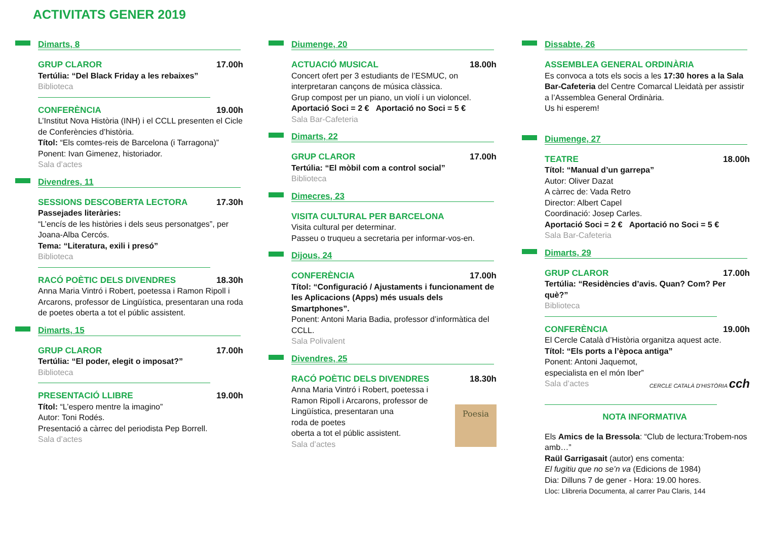ACTIVITATS GENER 2019
Dimarts, 8
GRUP CLAROR 17.00h
Tertúlia: “Del Black Friday a les rebaixes”
Biblioteca
CONFERÈNCIA 19.00h
L’Institut Nova Història (INH) i el CCLL presenten el Cicle de Conferències d’història.
Títol: “Els comtes-reis de Barcelona (i Tarragona)”
Ponent: Ivan Gimenez, historiador.
Sala d’actes
Divendres, 11
SESSIONS DESCOBERTA LECTORA 17.30h
Passejades literàries:
“L’encís de les històries i dels seus personatges”, per Joana-Alba Cercós.
Tema: “Literatura, exili i presó”
Biblioteca
RACÓ POÈTIC DELS DIVENDRES 18.30h
Anna Maria Vintró i Robert, poetessa i Ramon Ripoll i Arcarons, professor de Lingüística, presentaran una roda de poetes oberta a tot el públic assistent.
Dimarts, 15
GRUP CLAROR 17.00h
Tertúlia: “El poder, elegit o imposat?”
Biblioteca
PRESENTACIÓ LLIBRE 19.00h
Títol: “L’espero mentre la imagino”
Autor: Toni Rodés.
Presentació a càrrec del periodista Pep Borrell.
Sala d’actes
Diumenge, 20
ACTUACIÓ MUSICAL 18.00h
Concert ofert per 3 estudiants de l’ESMUC, on interpretaran cançons de música clàssica.
Grup compost per un piano, un violí i un violoncel.
Aportació Soci = 2 € Aportació no Soci = 5 €
Sala Bar-Cafeteria
Dimarts, 22
GRUP CLAROR 17.00h
Tertúlia: “El mòbil com a control social”
Biblioteca
Dimecres, 23
VISITA CULTURAL PER BARCELONA
Visita cultural per determinar.
Passeu o truqueu a secretaria per informar-vos-en.
Dijous, 24
CONFERÈNCIA 17.00h
Títol: “Configuració / Ajustaments i funcionament de les Aplicacions (Apps) més usuals dels Smartphones”.
Ponent: Antoni Maria Badia, professor d’informàtica del CCLL.
Sala Polivalent
Divendres, 25
RACÓ POÈTIC DELS DIVENDRES 18.30h
Anna Maria Vintró i Robert, poetessa i Ramon Ripoll i Arcarons, professor de Lingüística, presentaran una
roda de poetes
oberta a tot el públic assistent.
Sala d’actes
Poesia
Dissabte, 26
ASSEMBLEA GENERAL ORDINÀRIA
Es convoca a tots els socis a les 17:30 hores a la Sala Bar-Cafeteria del Centre Comarcal Lleidatà per assistir a l’Assemblea General Ordinària.
Us hi esperem!
Diumenge, 27
TEATRE 18.00h
Títol: “Manual d’un garrepa”
Autor: Oliver Dazat
A càrrec de: Vada Retro
Director: Albert Capel
Coordinació: Josep Carles.
Aportació Soci = 2 € Aportació no Soci = 5 €
Sala Bar-Cafeteria
Dimarts, 29
GRUP CLAROR 17.00h
Tertúlia: “Residències d’avis. Quan? Com? Per què?”
Biblioteca
CONFERÈNCIA 19.00h
El Cercle Català d’Història organitza aquest acte.
Títol: “Els ports a l’època antiga”
Ponent: Antoni Jaquemot,
especialista en el món Iber”
Sala d’actes CERCLE CATALÀ D’HISTÒRIA cch
NOTA INFORMATIVA
Els Amics de la Bressola: “Club de lectura:Trobem-nos amb…”
Raül Garrigasait (autor) ens comenta:
El fugitiu que no se’n va (Edicions de 1984)
Dia: Dilluns 7 de gener - Hora: 19.00 hores.
Lloc: Llibreria Documenta, al carrer Pau Claris, 144